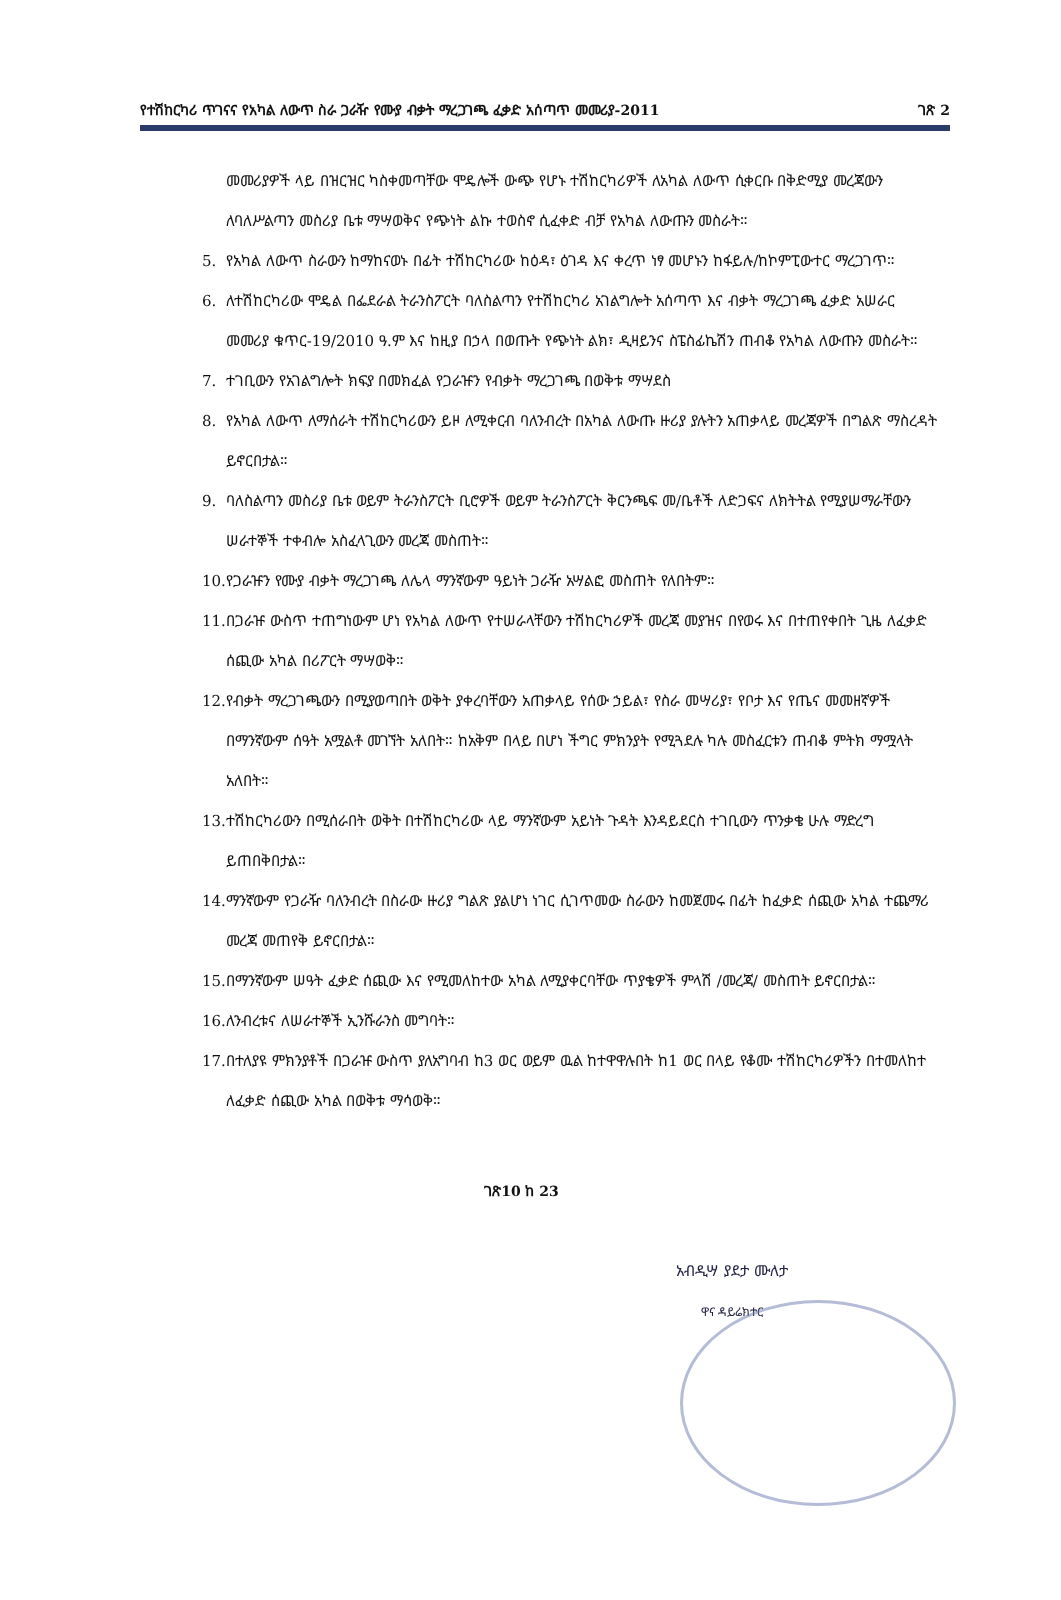የተሽከርካሪ ጥገናና የአካል ለውጥ ስራ ጋራዥ የሙያ ብቃት ማረጋገጫ ፈቃድ አሰጣጥ መመሪያ-2011 ገጽ 2
መመሪያዎች ላይ በዝርዝር ካስቀመጣቸው ሞዴሎች ውጭ የሆኑ ተሽከርካሪዎች ለአካል ለውጥ ሲቀርቡ በቅድሚያ መረጃውን ለባለሥልጣን መስሪያ ቤቱ ማሣወቅና የጭነት ልኩ ተወስኖ ሲፈቀድ ብቻ የአካል ለውጡን መስራት።
5. የአካል ለውጥ ስራውን ከማከናወኑ በፊት ተሽከርካሪው ከዕዳ፣ ዕገዳ እና ቀረጥ ነፃ መሆኑን ከፋይሉ/ከኮምፒውተር ማረጋገጥ።
6. ለተሽከርካሪው ሞዴል በፌደራል ትራንስፖርት ባለስልጣን የተሽከርካሪ አገልግሎት አሰጣጥ እና ብቃት ማረጋገጫ ፈቃድ አሠራር መመሪያ ቁጥር-19/2010 ዓ.ም እና ከዚያ በኃላ በወጡት የጭነት ልክ፣ ዲዛይንና ስፔስፊኬሽን ጠብቆ የአካል ለውጡን መስራት።
7. ተገቢውን የአገልግሎት ክፍያ በመክፈል የጋራዡን የብቃት ማረጋገጫ በወቅቱ ማሣደስ
8. የአካል ለውጥ ለማሰራት ተሽከርካሪውን ይዞ ለሚቀርብ ባለንብረት በአካል ለውጡ ዙሪያ ያሉትን አጠቃላይ መረጃዎች በግልጽ ማስረዳት ይኖርበታል።
9. ባለስልጣን መስሪያ ቤቱ ወይም ትራንስፖርት ቢሮዎች ወይም ትራንስፖርት ቅርንጫፍ መ/ቤቶች ለድጋፍና ለክትትል የሚያሠማራቸውን ሠራተኞች ተቀብሎ አስፈላጊውን መረጃ መስጠት።
10.
የጋራዡን የሙያ ብቃት ማረጋገጫ ለሌላ ማንኛውም ዓይነት ጋራዥ አሣልፎ መስጠት የለበትም።
11.
በጋራዡ ውስጥ ተጠግነውም ሆነ የአካል ለውጥ የተሠራላቸውን ተሽከርካሪዎች መረጃ መያዝና በየወሩ እና በተጠየቀበት ጊዜ ለፈቃድ ሰጪው አካል በሪፖርት ማሣወቅ።
12.
የብቃት ማረጋገጫውን በሚያወጣበት ወቅት ያቀረባቸውን አጠቃላይ የሰው ኃይል፣ የስራ መሣሪያ፣ የቦታ እና የጤና መመዘኛዎች በማንኛውም ሰዓት አሟልቶ መገኘት አለበት። ከአቅም በላይ በሆነ ችግር ምክንያት የሚጓደሉ ካሉ መስፈርቱን ጠብቆ ምትክ ማሟላት አለበት።
13.
ተሽከርካሪውን በሚሰራበት ወቅት በተሽከርካሪው ላይ ማንኛውም አይነት ጉዳት እንዳይደርስ ተገቢውን ጥንቃቄ ሁሉ ማድረግ ይጠበቅበታል።
14.
ማንኛውም የጋራዥ ባለንብረት በስራው ዙሪያ ግልጽ ያልሆነ ነገር ሲገጥመው ስራውን ከመጀመሩ በፊት ከፈቃድ ሰጪው አካል ተጨማሪ መረጃ መጠየቅ ይኖርበታል።
15.
በማንኛውም ሠዓት ፈቃድ ሰጪው እና የሚመለከተው አካል ለሚያቀርባቸው ጥያቄዎች ምላሽ /መረጃ/ መስጠት ይኖርበታል።
16.
ለንብረቱና ለሠራተኞች ኢንሹራንስ መግባት።
17.
በተለያዩ ምክንያቶች በጋራዡ ውስጥ ያለአግባብ ከ3 ወር ወይም ዉል ከተዋዋሉበት ከ1 ወር በላይ የቆሙ ተሽከርካሪዎችን በተመለከተ ለፈቃድ ሰጪው አካል በወቅቱ ማሳወቅ።
ገጽ10 ከ 23
አብዲሣ ያደታ ሙለታ
ዋና ዳይሬክተር